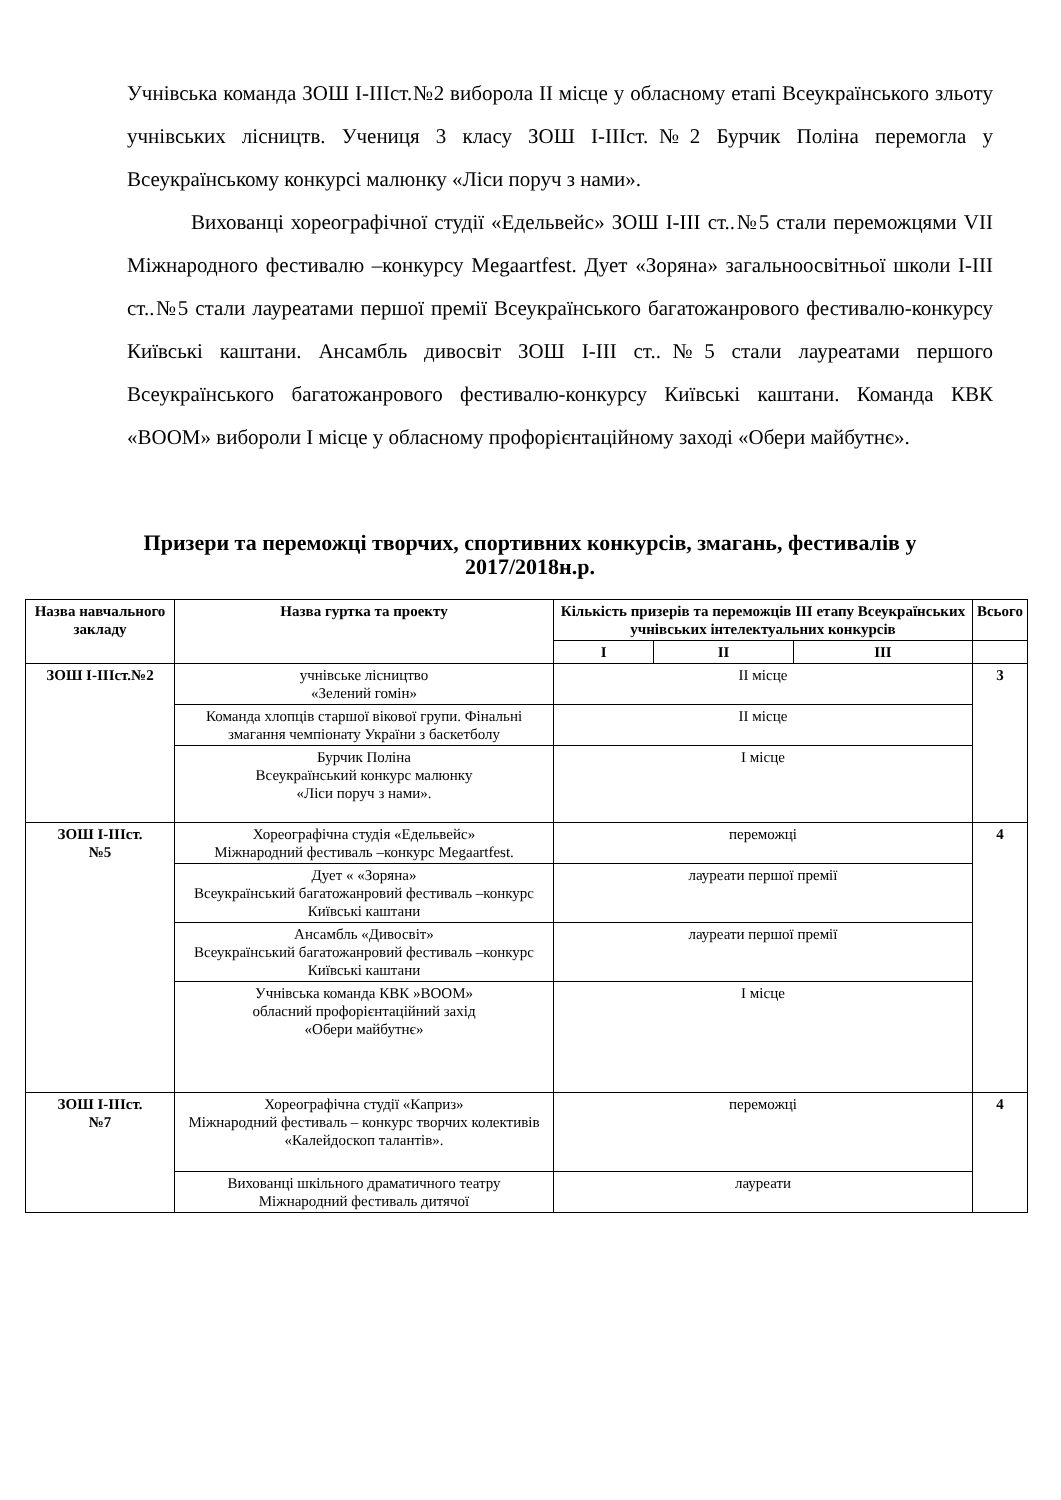Учнівська команда ЗОШ І-ІІІст.№2 виборола ІІ місце у обласному етапі Всеукраїнського зльоту учнівських лісництв. Учениця 3 класу ЗОШ І-ІІІст.№2 Бурчик Поліна перемогла у Всеукраїнському конкурсі малюнку «Ліси поруч з нами».
Вихованці хореографічної студії «Едельвейс» ЗОШ І-ІІІ ст..№5 стали переможцями VII Міжнародного фестивалю –конкурсу Megaartfest. Дует «Зоряна» загальноосвітньої школи І-ІІІ ст..№5 стали лауреатами першої премії Всеукраїнського багатожанрового фестивалю-конкурсу Київські каштани. Ансамбль дивосвіт ЗОШ І-ІІІ ст..№5 стали лауреатами першого Всеукраїнського багатожанрового фестивалю-конкурсу Київські каштани. Команда КВК «BOOM» вибороли І місце у обласному профорієнтаційному заході «Обери майбутнє».
Призери та переможці творчих, спортивних конкурсів, змагань, фестивалів у 2017/2018н.р.
| Назва навчального закладу | Назва гуртка та проекту | Кількість призерів та переможців ІІІ етапу Всеукраїнських учнівських інтелектуальних конкурсів | | | Всього |
| --- | --- | --- | --- | --- | --- |
| | | І | ІІ | ІІІ | |
| ЗОШ І-ІІІст.№2 | учнівське лісництво «Зелений гомін» | ІІ місце | | | 3 |
| | Команда хлопців старшої вікової групи. Фінальні змагання чемпіонату України з баскетболу | ІІ місце | | | |
| | Бурчик Поліна Всеукраїнський конкурс малюнку «Ліси поруч з нами». | І місце | | | |
| ЗОШ І-ІІІст. №5 | Хореографічна студія «Едельвейс» Міжнародний фестиваль –конкурс Megaartfest. | переможці | | | 4 |
| | Дует « «Зоряна» Всеукраїнський багатожанровий фестиваль –конкурс Київські каштани | лауреати першої премії | | | |
| | Ансамбль «Дивосвіт» Всеукраїнський багатожанровий фестиваль –конкурс Київські каштани | лауреати першої премії | | | |
| | Учнівська команда КВК »BOOM» обласний профорієнтаційний захід «Обери майбутнє» | І місце | | | |
| ЗОШ І-ІІІст. №7 | Хореографічна студії «Каприз» Міжнародний фестиваль – конкурс творчих колективів «Калейдоскоп талантів». | переможці | | | 4 |
| | Вихованці шкільного драматичного театру Міжнародний фестиваль дитячої | лауреати | | | |